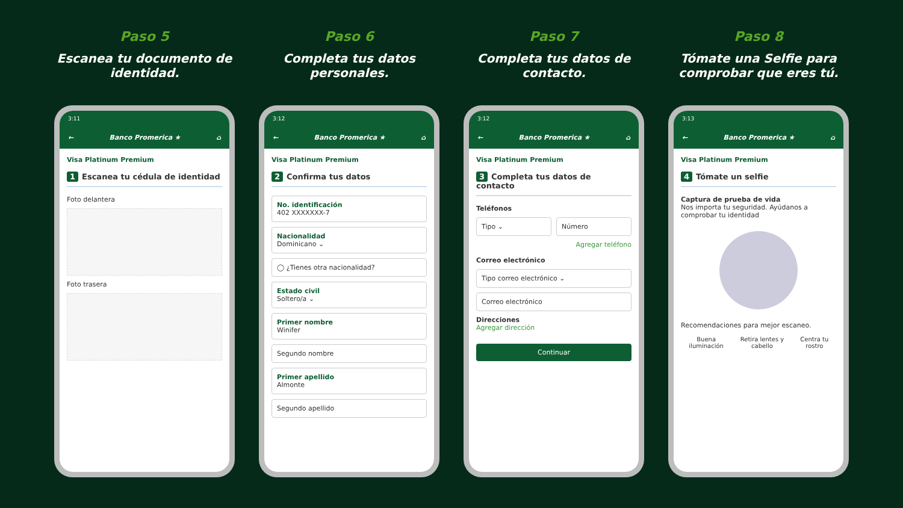Paso 5
Escanea tu documento de identidad.
3:11
← Banco Promerica ★ ⌂
Visa Platinum Premium
1 Escanea tu cédula de identidad
Foto delantera
Foto trasera
Paso 6
Completa tus datos personales.
3:12
← Banco Promerica ★ ⌂
Visa Platinum Premium
2 Confirma tus datos
No. identificación
402 XXXXXXX-7
Nacionalidad
Dominicano ⌄
◯ ¿Tienes otra nacionalidad?
Estado civil
Soltero/a ⌄
Primer nombre
Winifer
Segundo nombre
Primer apellido
Almonte
Segundo apellido
Paso 7
Completa tus datos de contacto.
3:12
← Banco Promerica ★ ⌂
Visa Platinum Premium
3 Completa tus datos de contacto
Teléfonos
Tipo ⌄ Número
Agregar teléfono
Correo electrónico
Tipo correo electrónico ⌄
Correo electrónico
Direcciones
Agregar dirección
Continuar
Paso 8
Tómate una Selfie para comprobar que eres tú.
3:13
← Banco Promerica ★ ⌂
Visa Platinum Premium
4 Tómate un selfie
Captura de prueba de vida
Nos importa tu seguridad. Ayúdanos a comprobar tu identidad
Recomendaciones para mejor escaneo.
Buena iluminación Retira lentes y cabello Centra tu rostro